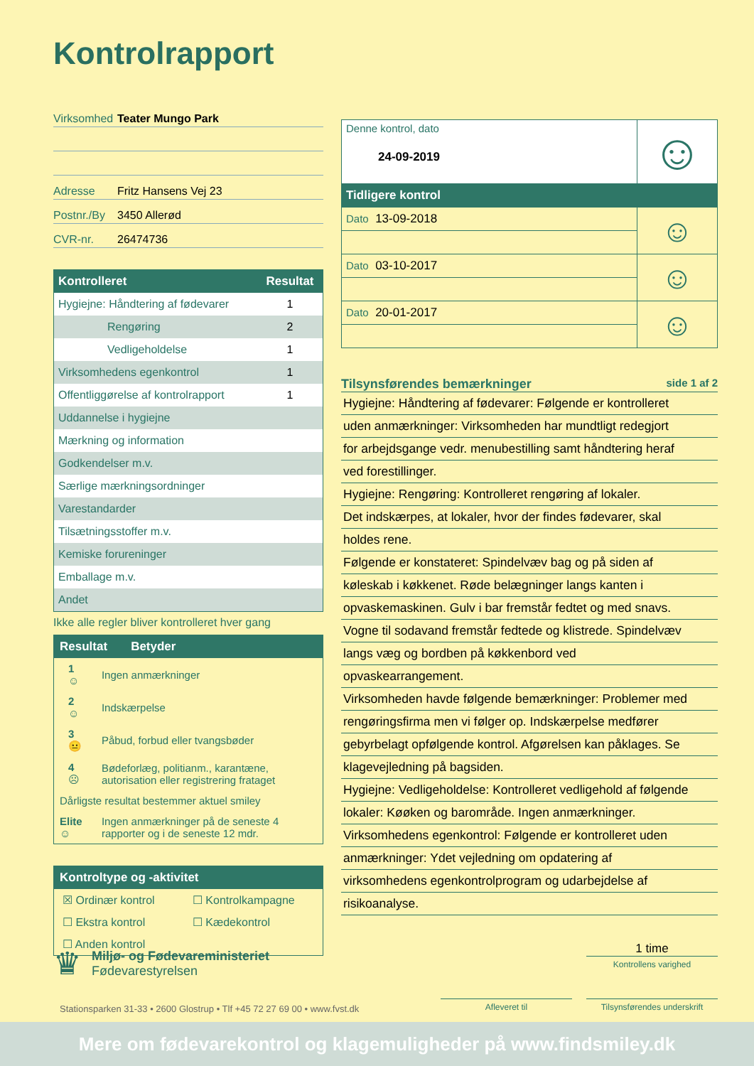Kontrolrapport
Virksomhed Teater Mungo Park
Adresse Fritz Hansens Vej 23
Postnr./By 3450 Allerød
CVR-nr. 26474736
| Kontrolleret | Resultat |
| --- | --- |
| Hygiejne: Håndtering af fødevarer | 1 |
| Rengøring | 2 |
| Vedligeholdelse | 1 |
| Virksomhedens egenkontrol | 1 |
| Offentliggørelse af kontrolrapport | 1 |
| Uddannelse i hygiejne | |
| Mærkning og information | |
| Godkendelser m.v. | |
| Særlige mærkningsordninger | |
| Varestandarder | |
| Tilsætningsstoffer m.v. | |
| Kemiske forureninger | |
| Emballage m.v. | |
| Andet | |
Ikke alle regler bliver kontrolleret hver gang
Resultat Betyder
| 1 ☺ | Ingen anmærkninger |
| 2 ☺ | Indskærpelse |
| 3 😐 | Påbud, forbud eller tvangsbøder |
| 4 ☹ | Bødeforlæg, politianm., karantæne, autorisation eller registrering frataget |
| Dårligste resultat bestemmer aktuel smiley | |
| Elite ☺ | Ingen anmærkninger på de seneste 4 rapporter og i de seneste 12 mdr. |
Kontroltype og -aktivitet
| ☒ Ordinær kontrol | ☐ Kontrolkampagne |
| ☐ Ekstra kontrol | ☐ Kædekontrol |
| ☐ Anden kontrol | |
| Denne kontrol, dato 24-09-2019 | ☺ |
| Tidligere kontrol | |
| Dato 13-09-2018 | ☺ |
| Dato 03-10-2017 | ☺ |
| Dato 20-01-2017 | ☺ |
Tilsynsførendes bemærkninger side 1 af 2
Hygiejne: Håndtering af fødevarer: Følgende er kontrolleret
uden anmærkninger: Virksomheden har mundtligt redegjort
for arbejdsgange vedr. menubestilling samt håndtering heraf
ved forestillinger.
Hygiejne: Rengøring: Kontrolleret rengøring af lokaler.
Det indskærpes, at lokaler, hvor der findes fødevarer, skal
holdes rene.
Følgende er konstateret: Spindelvæv bag og på siden af
køleskab i køkkenet. Røde belægninger langs kanten i
opvaskemaskinen. Gulv i bar fremstår fedtet og med snavs.
Vogne til sodavand fremstår fedtede og klistrede. Spindelvæv
langs væg og bordben på køkkenbord ved
opvaskearrangement.
Virksomheden havde følgende bemærkninger: Problemer med
rengøringsfirma men vi følger op. Indskærpelse medfører
gebyrbelagt opfølgende kontrol. Afgørelsen kan påklages. Se
klagevejledning på bagsiden.
Hygiejne: Vedligeholdelse: Kontrolleret vedligehold af følgende
lokaler: Køøken og barområde. Ingen anmærkninger.
Virksomhedens egenkontrol: Følgende er kontrolleret uden
anmærkninger: Ydet vejledning om opdatering af
virksomhedens egenkontrolprogram og udarbejdelse af
risikoanalyse.
♛
Miljø- og Fødevareministeriet
Fødevarestyrelsen
1 time
Kontrollens varighed
Stationsparken 31-33 • 2600 Glostrup • Tlf +45 72 27 69 00 • www.fvst.dk
Afleveret til
Tilsynsførendes underskrift
Mere om fødevarekontrol og klagemuligheder på www.findsmiley.dk